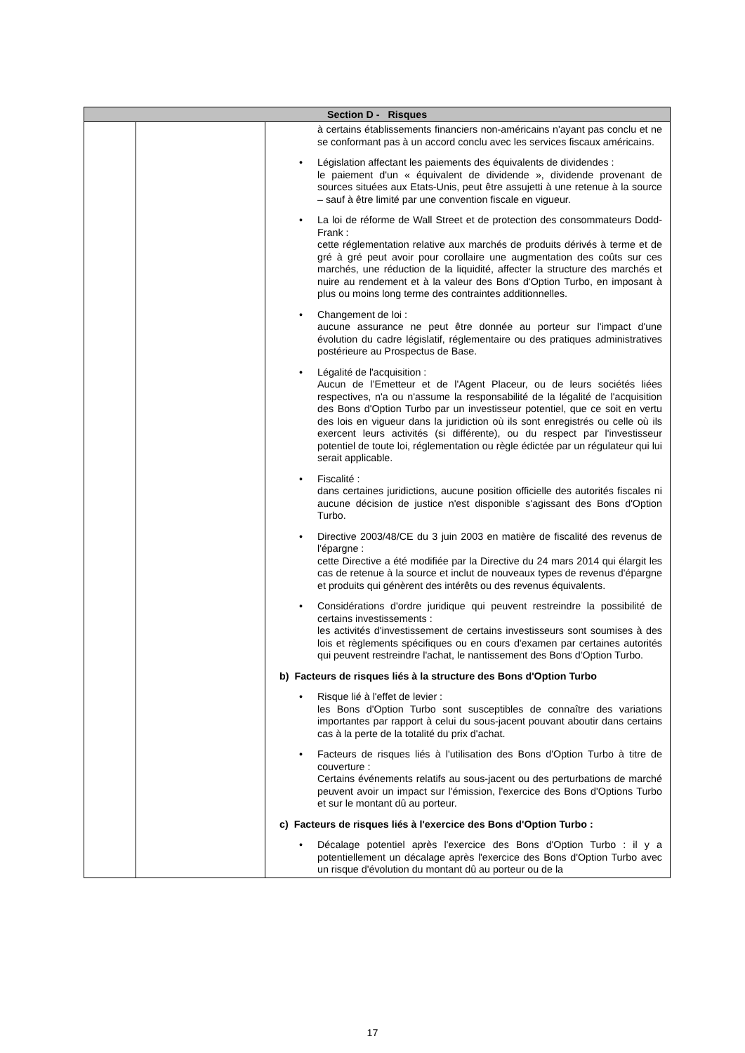| Section D - Risques | | |
| --- | --- | --- |
| | | à certains établissements financiers non-américains n'ayant pas conclu et ne se conformant pas à un accord conclu avec les services fiscaux américains. • Législation affectant les paiements des équivalents de dividendes : le paiement d'un « équivalent de dividende », dividende provenant de sources situées aux Etats-Unis, peut être assujetti à une retenue à la source – sauf à être limité par une convention fiscale en vigueur. • La loi de réforme de Wall Street et de protection des consommateurs Dodd-Frank : cette réglementation relative aux marchés de produits dérivés à terme et de gré à gré peut avoir pour corollaire une augmentation des coûts sur ces marchés, une réduction de la liquidité, affecter la structure des marchés et nuire au rendement et à la valeur des Bons d'Option Turbo, en imposant à plus ou moins long terme des contraintes additionnelles. • Changement de loi : aucune assurance ne peut être donnée au porteur sur l'impact d'une évolution du cadre législatif, réglementaire ou des pratiques administratives postérieure au Prospectus de Base. • Légalité de l'acquisition : Aucun de l’Emetteur et de l'Agent Placeur, ou de leurs sociétés liées respectives, n'a ou n'assume la responsabilité de la légalité de l'acquisition des Bons d'Option Turbo par un investisseur potentiel, que ce soit en vertu des lois en vigueur dans la juridiction où ils sont enregistrés ou celle où ils exercent leurs activités (si différente), ou du respect par l'investisseur potentiel de toute loi, réglementation ou règle édictée par un régulateur qui lui serait applicable. • Fiscalité : dans certaines juridictions, aucune position officielle des autorités fiscales ni aucune décision de justice n'est disponible s'agissant des Bons d'Option Turbo. • Directive 2003/48/CE du 3 juin 2003 en matière de fiscalité des revenus de l'épargne : cette Directive a été modifiée par la Directive du 24 mars 2014 qui élargit les cas de retenue à la source et inclut de nouveaux types de revenus d'épargne et produits qui génèrent des intérêts ou des revenus équivalents. • Considérations d'ordre juridique qui peuvent restreindre la possibilité de certains investissements : les activités d'investissement de certains investisseurs sont soumises à des lois et règlements spécifiques ou en cours d'examen par certaines autorités qui peuvent restreindre l'achat, le nantissement des Bons d'Option Turbo. b) Facteurs de risques liés à la structure des Bons d'Option Turbo • Risque lié à l'effet de levier : les Bons d'Option Turbo sont susceptibles de connaître des variations importantes par rapport à celui du sous-jacent pouvant aboutir dans certains cas à la perte de la totalité du prix d'achat. • Facteurs de risques liés à l'utilisation des Bons d'Option Turbo à titre de couverture : Certains événements relatifs au sous-jacent ou des perturbations de marché peuvent avoir un impact sur l'émission, l'exercice des Bons d'Options Turbo et sur le montant dû au porteur. c) Facteurs de risques liés à l'exercice des Bons d'Option Turbo : • Décalage potentiel après l'exercice des Bons d'Option Turbo : il y a potentiellement un décalage après l'exercice des Bons d'Option Turbo avec un risque d'évolution du montant dû au porteur ou de la |
17